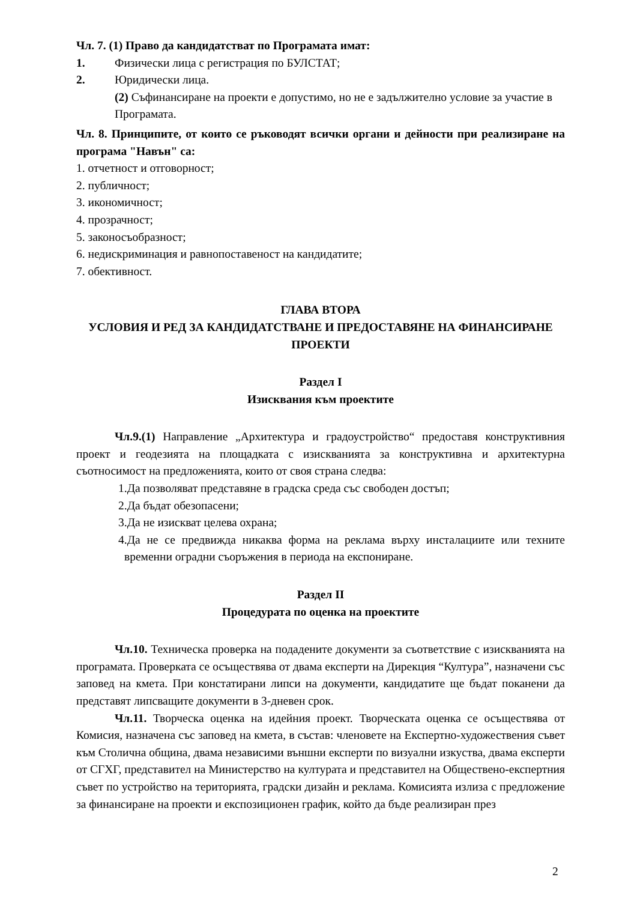Чл. 7. (1) Право да кандидатстват по Програмата имат:
1. Физически лица с регистрация по БУЛСТАТ;
2. Юридически лица.
(2) Съфинансиране на проекти е допустимо, но не е задължително условие за участие в Програмата.
Чл. 8. Принципите, от които се ръководят всички органи и дейности при реализиране на програма "Навън" са:
1. отчетност и отговорност;
2. публичност;
3. икономичност;
4. прозрачност;
5. законосъобразност;
6. недискриминация и равнопоставеност на кандидатите;
7. обективност.
ГЛАВА ВТОРА
УСЛОВИЯ И РЕД ЗА КАНДИДАТСТВАНЕ И ПРЕДОСТАВЯНЕ НА ФИНАНСИРАНЕ ПРОЕКТИ
Раздел I
Изисквания към проектите
Чл.9.(1) Направление „Архитектура и градоустройство“ предоставя конструктивния проект и геодезията на площадката с изискванията за конструктивна и архитектурна съотносимост на предложенията, които от своя страна следва:
1.Да позволяват представяне в градска среда със свободен достъп;
2.Да бъдат обезопасени;
3.Да не изискват целева охрана;
4.Да не се предвижда никаква форма на реклама върху инсталациите или техните временни оградни съоръжения в периода на експониране.
Раздел II
Процедурата по оценка на проектите
Чл.10. Техническа проверка на подадените документи за съответствие с изискванията на програмата. Проверката се осъществява от двама експерти на Дирекция “Култура”, назначени със заповед на кмета. При констатирани липси на документи, кандидатите ще бъдат поканени да представят липсващите документи в 3-дневен срок.
Чл.11. Творческа оценка на идейния проект. Творческата оценка се осъществява от Комисия, назначена със заповед на кмета, в състав: членовете на Експертно-художествения съвет към Столична община, двама независими външни експерти по визуални изкуства, двама експерти от СГХГ, представител на Министерство на културата и представител на Обществено-експертния съвет по устройство на територията, градски дизайн и реклама. Комисията излиза с предложение за финансиране на проекти и експозиционен график, който да бъде реализиран през
2